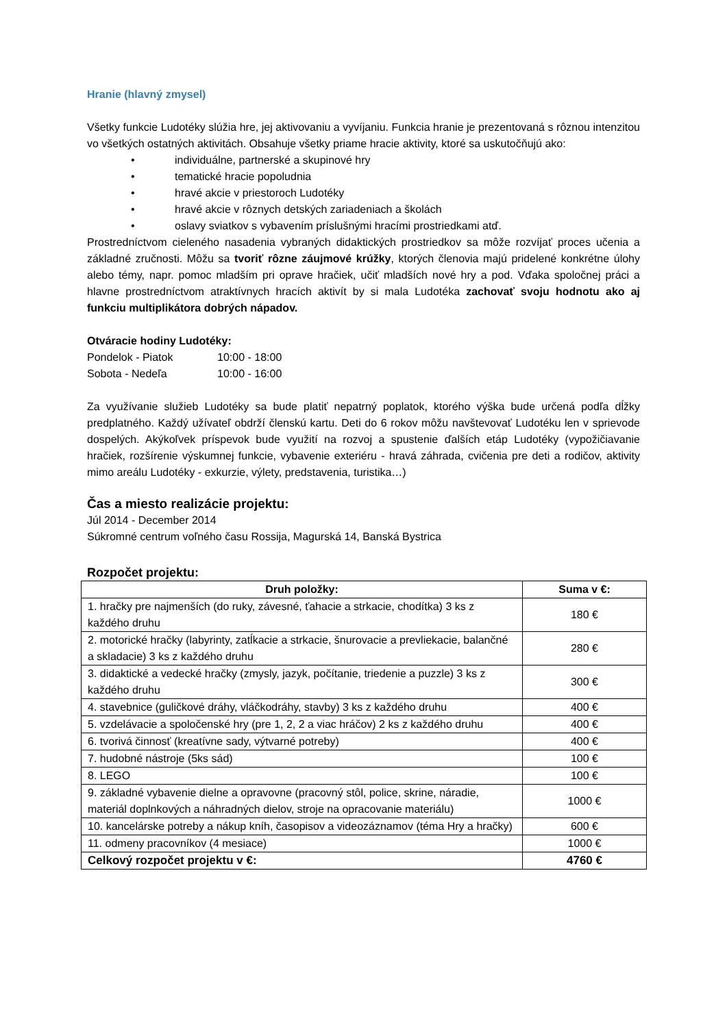Hranie (hlavný zmysel)
Všetky funkcie Ludotéky slúžia hre, jej aktivovaniu a vyvíjaniu. Funkcia hranie je prezentovaná s rôznou intenzitou vo všetkých ostatných aktivitách. Obsahuje všetky priame hracie aktivity, ktoré sa uskutočňujú ako:
• individuálne, partnerské a skupinové hry
• tematické hracie popoludnia
• hravé akcie v priestoroch Ludotéky
• hravé akcie v rôznych detských zariadeniach a školách
• oslavy sviatkov s vybavením príslušnými hracími prostriedkami atď.
Prostredníctvom cieleného nasadenia vybraných didaktických prostriedkov sa môže rozvíjať proces učenia a základné zručnosti. Môžu sa tvoriť rôzne záujmové krúžky, ktorých členovia majú pridelené konkrétne úlohy alebo témy, napr. pomoc mladším pri oprave hračiek, učiť mladších nové hry a pod. Vďaka spoločnej práci a hlavne prostredníctvom atraktívnych hracích aktivít by si mala Ludotéka zachovať svoju hodnotu ako aj funkciu multiplikátora dobrých nápadov.
Otváracie hodiny Ludotéky:
| Pondelok - Piatok | 10:00 - 18:00 |
| Sobota - Nedeľa | 10:00 - 16:00 |
Za využívanie služieb Ludotéky sa bude platiť nepatrný poplatok, ktorého výška bude určená podľa dĺžky predplatného. Každý užívateľ obdrží členskú kartu. Deti do 6 rokov môžu navštevovať Ludotéku len v sprievode dospelých. Akýkoľvek príspevok bude využití na rozvoj a spustenie ďalších etáp Ludotéky (vypožičiavanie hračiek, rozšírenie výskumnej funkcie, vybavenie exteriéru - hravá záhrada, cvičenia pre deti a rodičov, aktivity mimo areálu Ludotéky - exkurzie, výlety, predstavenia, turistika…)
Čas a miesto realizácie projektu:
Júl 2014 - December 2014
Súkromné centrum voľného času Rossija, Magurská 14, Banská Bystrica
Rozpočet projektu:
| Druh položky: | Suma v €: |
| --- | --- |
| 1. hračky pre najmenších (do ruky, závesné, ťahacie a strkacie, chodítka) 3 ks z každého druhu | 180 € |
| 2. motorické hračky (labyrinty, zatĺkacie a strkacie, šnurovacie a prevliekacie, balančné a skladacie) 3 ks z každého druhu | 280 € |
| 3. didaktické a vedecké hračky (zmysly, jazyk, počítanie, triedenie a puzzle) 3 ks z každého druhu | 300 € |
| 4. stavebnice (guličkové dráhy, vláčkodráhy, stavby) 3 ks z každého druhu | 400 € |
| 5. vzdelávacie a spoločenské hry (pre 1, 2, 2 a viac hráčov) 2 ks z každého druhu | 400 € |
| 6. tvorivá činnosť (kreatívne sady, výtvarné potreby) | 400 € |
| 7. hudobné nástroje (5ks sád) | 100 € |
| 8. LEGO | 100 € |
| 9. základné vybavenie dielne a opravovne (pracovný stôl, police, skrine, náradie, materiál doplnkových a náhradných dielov, stroje na opracovanie materiálu) | 1000 € |
| 10. kancelárske potreby a nákup kníh, časopisov a videozáznamov (téma Hry a hračky) | 600 € |
| 11. odmeny pracovníkov (4 mesiace) | 1000 € |
| Celkový rozpočet projektu v €: | 4760 € |